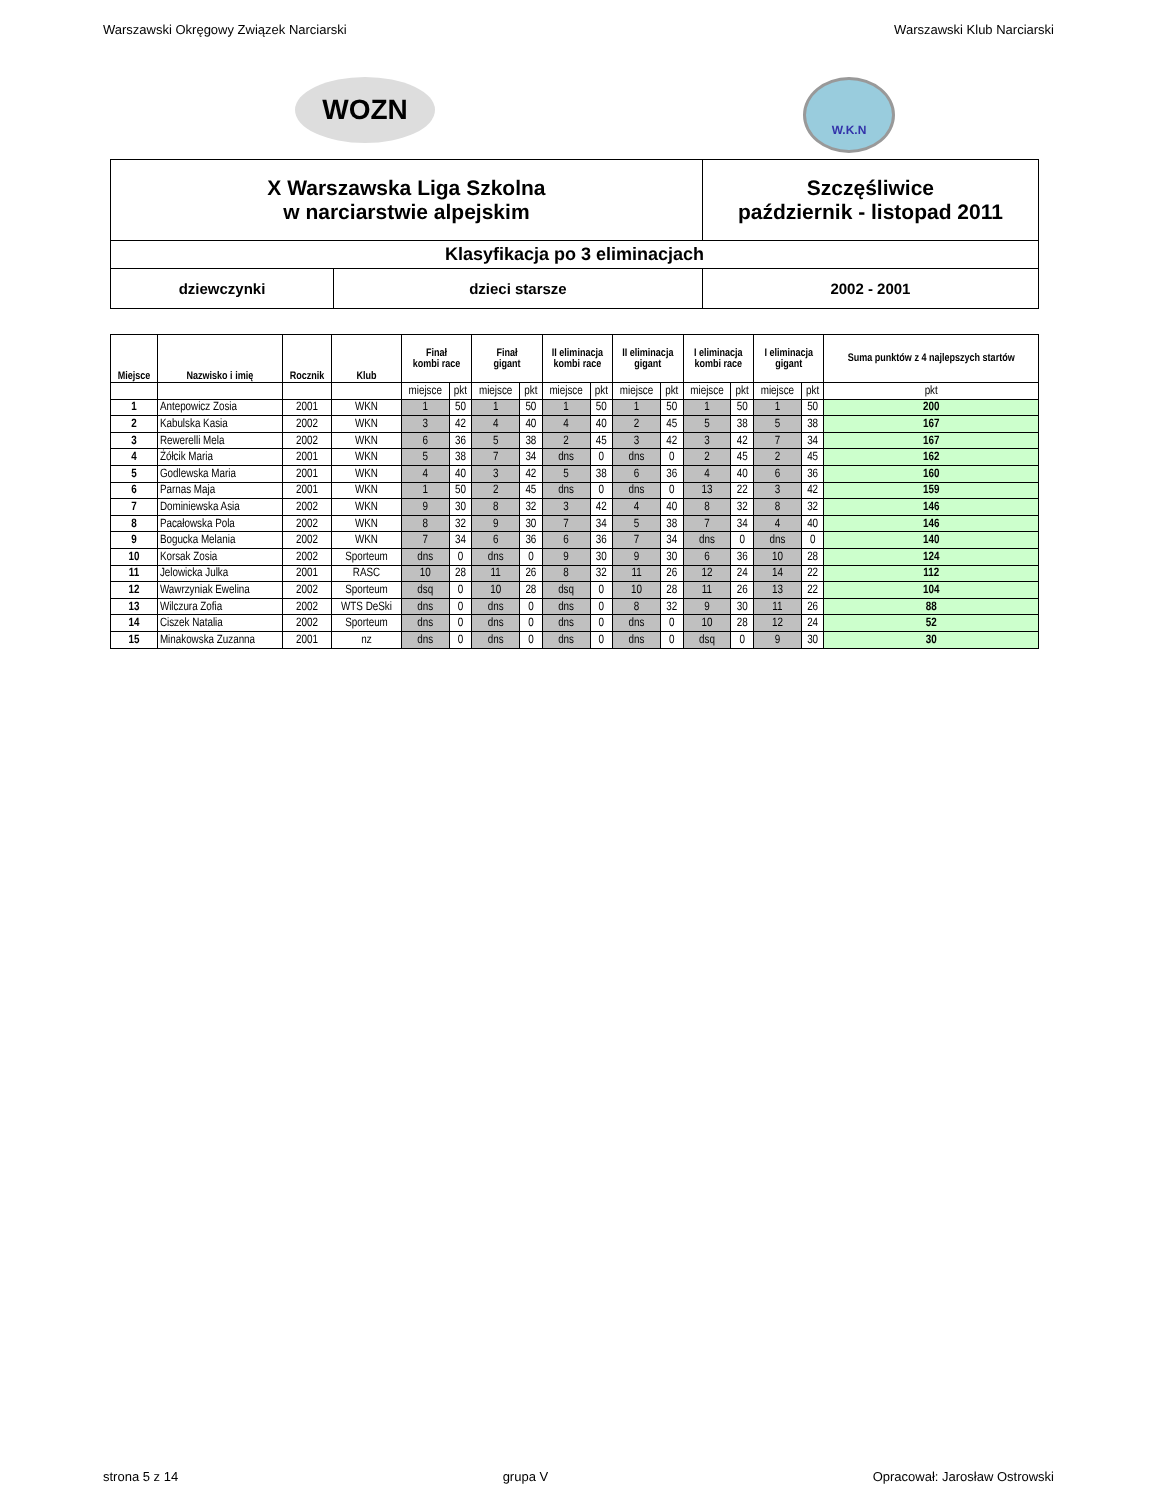Warszawski Okręgowy Związek Narciarski Warszawski Klub Narciarski
WOZN
W.K.N
| X Warszawska Liga Szkolna w narciarstwie alpejskim | | Szczęśliwice październik - listopad 2011 |
| Klasyfikacja po 3 eliminacjach | | |
| dziewczynki | dzieci starsze | 2002 - 2001 |
| Miejsce | Nazwisko i imię | Rocznik | Klub | Finał kombi race | | Finał gigant | | II eliminacja kombi race | | II eliminacja gigant | | I eliminacja kombi race | | I eliminacja gigant | | Suma punktów z 4 najlepszych startów |
| --- | --- | --- | --- | --- | --- | --- | --- | --- | --- | --- | --- | --- | --- | --- | --- | --- |
| | | | | miejsce | pkt | miejsce | pkt | miejsce | pkt | miejsce | pkt | miejsce | pkt | miejsce | pkt | pkt |
| 1 | Antepowicz Zosia | 2001 | WKN | 1 | 50 | 1 | 50 | 1 | 50 | 1 | 50 | 1 | 50 | 1 | 50 | 200 |
| 2 | Kabulska Kasia | 2002 | WKN | 3 | 42 | 4 | 40 | 4 | 40 | 2 | 45 | 5 | 38 | 5 | 38 | 167 |
| 3 | Rewerelli Mela | 2002 | WKN | 6 | 36 | 5 | 38 | 2 | 45 | 3 | 42 | 3 | 42 | 7 | 34 | 167 |
| 4 | Żółcik Maria | 2001 | WKN | 5 | 38 | 7 | 34 | dns | 0 | dns | 0 | 2 | 45 | 2 | 45 | 162 |
| 5 | Godlewska Maria | 2001 | WKN | 4 | 40 | 3 | 42 | 5 | 38 | 6 | 36 | 4 | 40 | 6 | 36 | 160 |
| 6 | Parnas Maja | 2001 | WKN | 1 | 50 | 2 | 45 | dns | 0 | dns | 0 | 13 | 22 | 3 | 42 | 159 |
| 7 | Dominiewska Asia | 2002 | WKN | 9 | 30 | 8 | 32 | 3 | 42 | 4 | 40 | 8 | 32 | 8 | 32 | 146 |
| 8 | Pacałowska Pola | 2002 | WKN | 8 | 32 | 9 | 30 | 7 | 34 | 5 | 38 | 7 | 34 | 4 | 40 | 146 |
| 9 | Bogucka Melania | 2002 | WKN | 7 | 34 | 6 | 36 | 6 | 36 | 7 | 34 | dns | 0 | dns | 0 | 140 |
| 10 | Korsak Zosia | 2002 | Sporteum | dns | 0 | dns | 0 | 9 | 30 | 9 | 30 | 6 | 36 | 10 | 28 | 124 |
| 11 | Jelowicka Julka | 2001 | RASC | 10 | 28 | 11 | 26 | 8 | 32 | 11 | 26 | 12 | 24 | 14 | 22 | 112 |
| 12 | Wawrzyniak Ewelina | 2002 | Sporteum | dsq | 0 | 10 | 28 | dsq | 0 | 10 | 28 | 11 | 26 | 13 | 22 | 104 |
| 13 | Wilczura Zofia | 2002 | WTS DeSki | dns | 0 | dns | 0 | dns | 0 | 8 | 32 | 9 | 30 | 11 | 26 | 88 |
| 14 | Ciszek Natalia | 2002 | Sporteum | dns | 0 | dns | 0 | dns | 0 | dns | 0 | 10 | 28 | 12 | 24 | 52 |
| 15 | Minakowska Zuzanna | 2001 | nz | dns | 0 | dns | 0 | dns | 0 | dns | 0 | dsq | 0 | 9 | 30 | 30 |
strona 5 z 14 grupa V Opracował: Jarosław Ostrowski